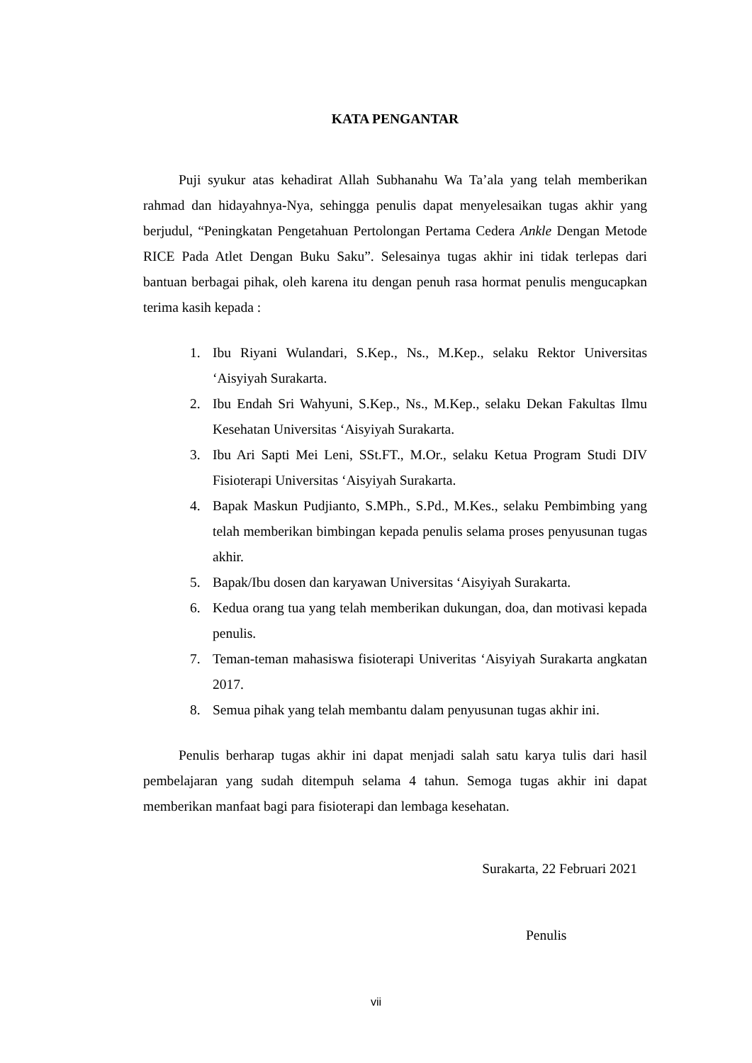KATA PENGANTAR
Puji syukur atas kehadirat Allah Subhanahu Wa Ta’ala yang telah memberikan rahmad dan hidayahnya-Nya, sehingga penulis dapat menyelesaikan tugas akhir yang berjudul, “Peningkatan Pengetahuan Pertolongan Pertama Cedera Ankle Dengan Metode RICE Pada Atlet Dengan Buku Saku”. Selesainya tugas akhir ini tidak terlepas dari bantuan berbagai pihak, oleh karena itu dengan penuh rasa hormat penulis mengucapkan terima kasih kepada :
1. Ibu Riyani Wulandari, S.Kep., Ns., M.Kep., selaku Rektor Universitas ‘Aisyiyah Surakarta.
2. Ibu Endah Sri Wahyuni, S.Kep., Ns., M.Kep., selaku Dekan Fakultas Ilmu Kesehatan Universitas ‘Aisyiyah Surakarta.
3. Ibu Ari Sapti Mei Leni, SSt.FT., M.Or., selaku Ketua Program Studi DIV Fisioterapi Universitas ‘Aisyiyah Surakarta.
4. Bapak Maskun Pudjianto, S.MPh., S.Pd., M.Kes., selaku Pembimbing yang telah memberikan bimbingan kepada penulis selama proses penyusunan tugas akhir.
5. Bapak/Ibu dosen dan karyawan Universitas ‘Aisyiyah Surakarta.
6. Kedua orang tua yang telah memberikan dukungan, doa, dan motivasi kepada penulis.
7. Teman-teman mahasiswa fisioterapi Univeritas ‘Aisyiyah Surakarta angkatan 2017.
8. Semua pihak yang telah membantu dalam penyusunan tugas akhir ini.
Penulis berharap tugas akhir ini dapat menjadi salah satu karya tulis dari hasil pembelajaran yang sudah ditempuh selama 4 tahun. Semoga tugas akhir ini dapat memberikan manfaat bagi para fisioterapi dan lembaga kesehatan.
Surakarta, 22 Februari 2021
Penulis
vii